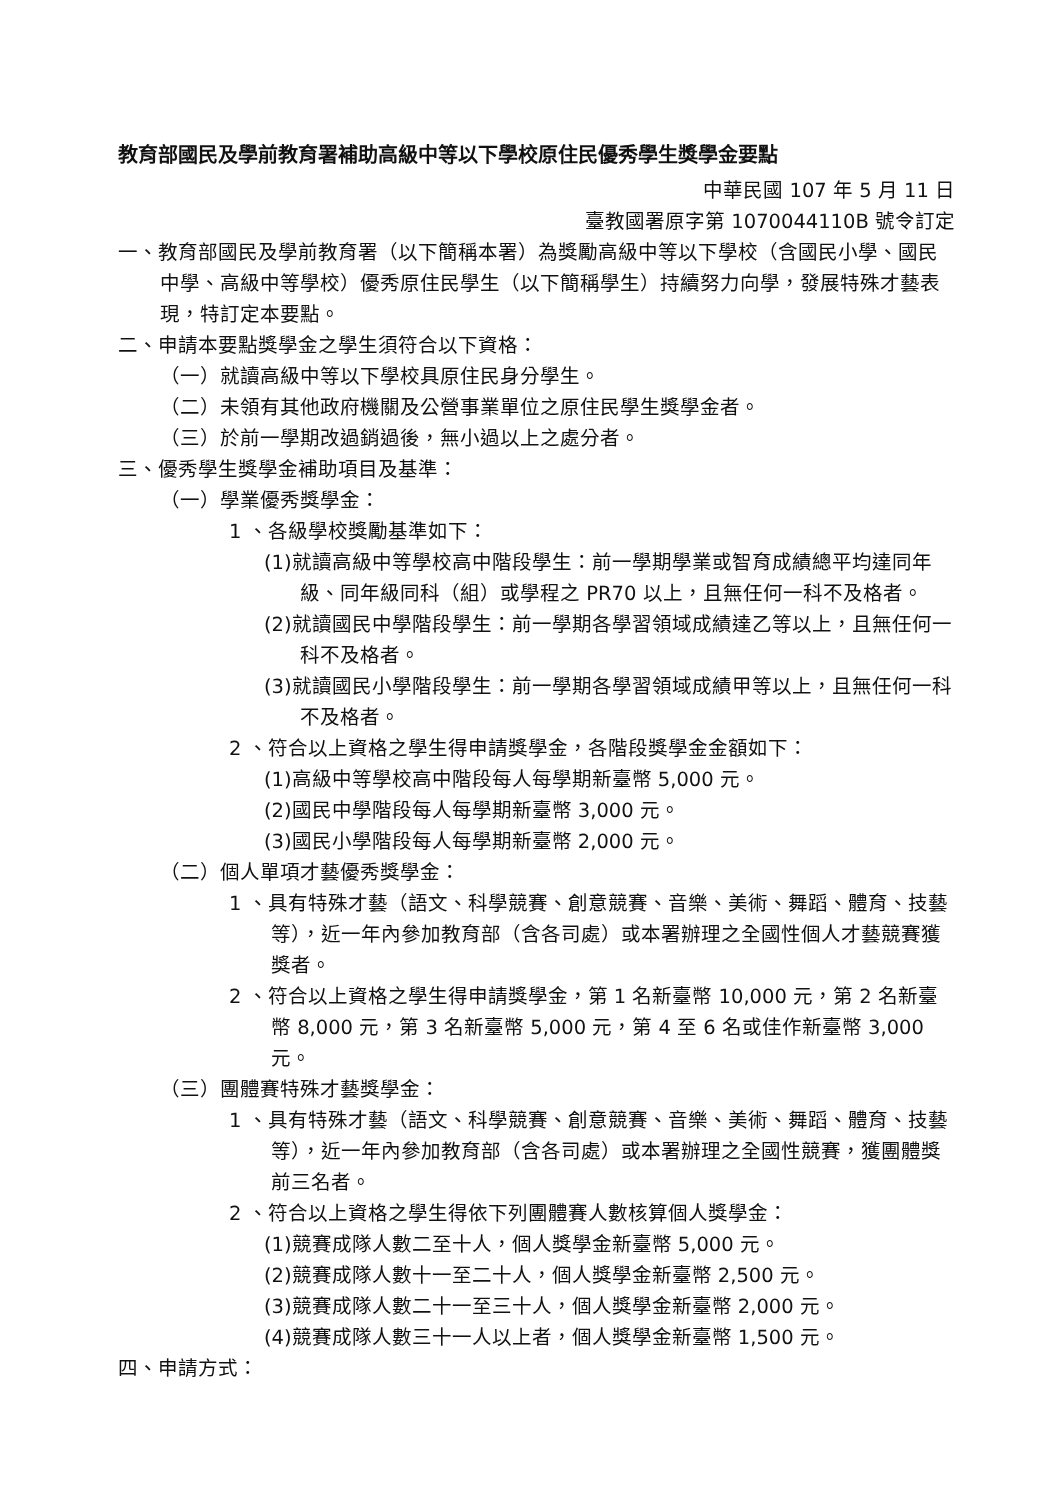教育部國民及學前教育署補助高級中等以下學校原住民優秀學生獎學金要點
中華民國 107 年 5 月 11 日
臺教國署原字第 1070044110B 號令訂定
一、教育部國民及學前教育署（以下簡稱本署）為獎勵高級中等以下學校（含國民小學、國民中學、高級中等學校）優秀原住民學生（以下簡稱學生）持續努力向學，發展特殊才藝表現，特訂定本要點。
二、申請本要點獎學金之學生須符合以下資格：
（一）就讀高級中等以下學校具原住民身分學生。
（二）未領有其他政府機關及公營事業單位之原住民學生獎學金者。
（三）於前一學期改過銷過後，無小過以上之處分者。
三、優秀學生獎學金補助項目及基準：
（一）學業優秀獎學金：
1 、各級學校獎勵基準如下：
(1)就讀高級中等學校高中階段學生：前一學期學業或智育成績總平均達同年級、同年級同科（組）或學程之 PR70 以上，且無任何一科不及格者。
(2)就讀國民中學階段學生：前一學期各學習領域成績達乙等以上，且無任何一科不及格者。
(3)就讀國民小學階段學生：前一學期各學習領域成績甲等以上，且無任何一科不及格者。
2 、符合以上資格之學生得申請獎學金，各階段獎學金金額如下：
(1)高級中等學校高中階段每人每學期新臺幣 5,000 元。
(2)國民中學階段每人每學期新臺幣 3,000 元。
(3)國民小學階段每人每學期新臺幣 2,000 元。
（二）個人單項才藝優秀獎學金：
1 、具有特殊才藝（語文、科學競賽、創意競賽、音樂、美術、舞蹈、體育、技藝等），近一年內參加教育部（含各司處）或本署辦理之全國性個人才藝競賽獲獎者。
2 、符合以上資格之學生得申請獎學金，第 1 名新臺幣 10,000 元，第 2 名新臺幣 8,000 元，第 3 名新臺幣 5,000 元，第 4 至 6 名或佳作新臺幣 3,000 元。
（三）團體賽特殊才藝獎學金：
1 、具有特殊才藝（語文、科學競賽、創意競賽、音樂、美術、舞蹈、體育、技藝等），近一年內參加教育部（含各司處）或本署辦理之全國性競賽，獲團體獎前三名者。
2 、符合以上資格之學生得依下列團體賽人數核算個人獎學金：
(1)競賽成隊人數二至十人，個人獎學金新臺幣 5,000 元。
(2)競賽成隊人數十一至二十人，個人獎學金新臺幣 2,500 元。
(3)競賽成隊人數二十一至三十人，個人獎學金新臺幣 2,000 元。
(4)競賽成隊人數三十一人以上者，個人獎學金新臺幣 1,500 元。
四、申請方式：